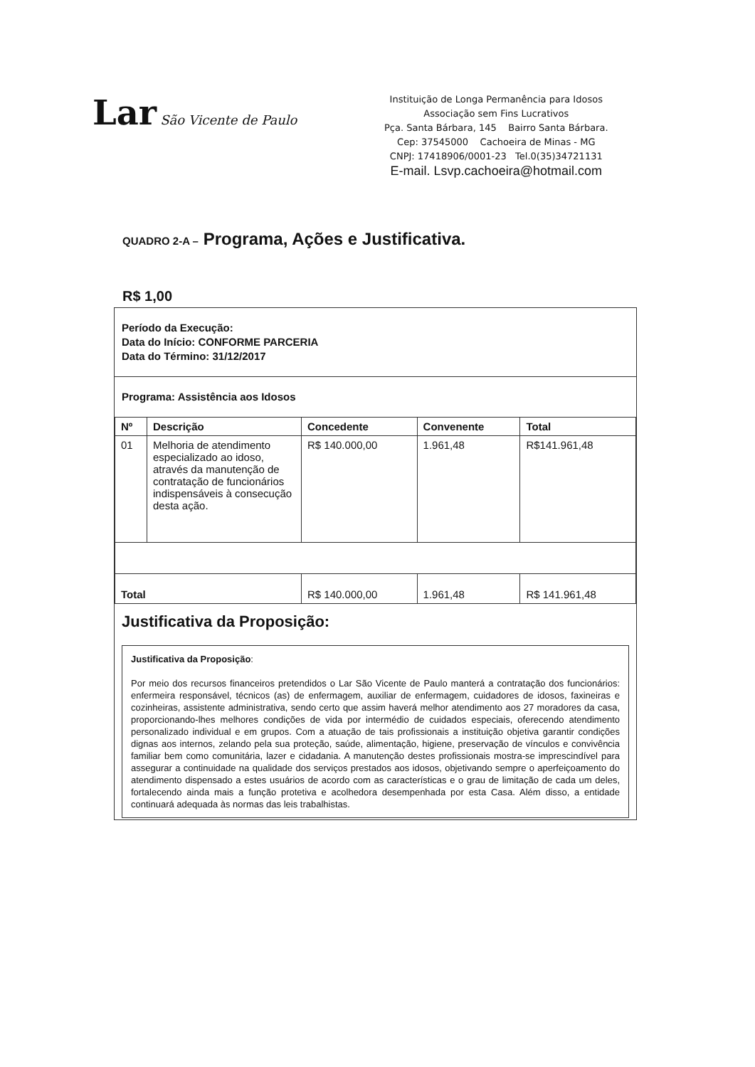Lar São Vicente de Paulo
Instituição de Longa Permanência para Idosos
Associação sem Fins Lucrativos
Pça. Santa Bárbara, 145 Bairro Santa Bárbara.
Cep: 37545000 Cachoeira de Minas - MG
CNPJ: 17418906/0001-23 Tel.0(35)34721131
E-mail. Lsvp.cachoeira@hotmail.com
QUADRO 2-A – Programa, Ações e Justificativa.
R$ 1,00
Período da Execução:
Data do Início: CONFORME PARCERIA
Data do Término: 31/12/2017
Programa: Assistência aos Idosos
| Nº | Descrição | Concedente | Convenente | Total |
| --- | --- | --- | --- | --- |
| 01 | Melhoria de atendimento especializado ao idoso, através da manutenção de contratação de funcionários indispensáveis à consecução desta ação. | R$ 140.000,00 | 1.961,48 | R$141.961,48 |
| Total | | R$ 140.000,00 | 1.961,48 | R$ 141.961,48 |
Justificativa da Proposição:
Justificativa da Proposição:
Por meio dos recursos financeiros pretendidos o Lar São Vicente de Paulo manterá a contratação dos funcionários: enfermeira responsável, técnicos (as) de enfermagem, auxiliar de enfermagem, cuidadores de idosos, faxineiras e cozinheiras, assistente administrativa, sendo certo que assim haverá melhor atendimento aos 27 moradores da casa, proporcionando-lhes melhores condições de vida por intermédio de cuidados especiais, oferecendo atendimento personalizado individual e em grupos. Com a atuação de tais profissionais a instituição objetiva garantir condições dignas aos internos, zelando pela sua proteção, saúde, alimentação, higiene, preservação de vínculos e convivência familiar bem como comunitária, lazer e cidadania. A manutenção destes profissionais mostra-se imprescindível para assegurar a continuidade na qualidade dos serviços prestados aos idosos, objetivando sempre o aperfeiçoamento do atendimento dispensado a estes usuários de acordo com as características e o grau de limitação de cada um deles, fortalecendo ainda mais a função protetiva e acolhedora desempenhada por esta Casa. Além disso, a entidade continuará adequada às normas das leis trabalhistas.